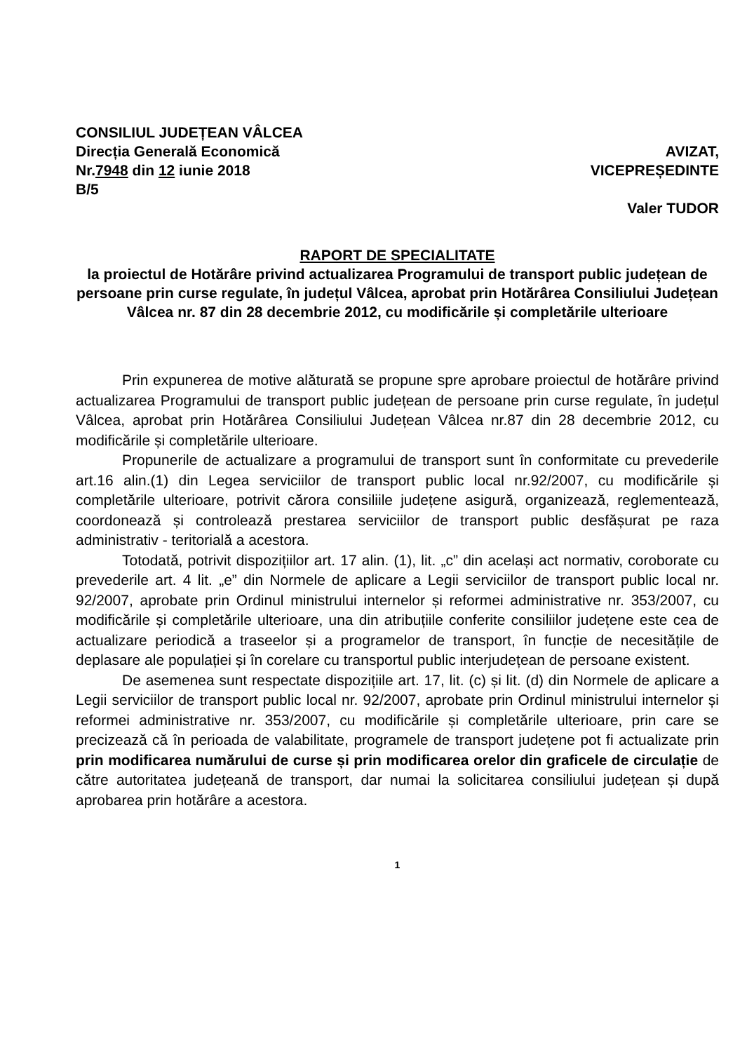CONSILIUL JUDEȚEAN VÂLCEA
Direcția Generală Economică
Nr.7948 din 12 iunie 2018
B/5
AVIZAT,
VICEPREȘEDINTE
Valer TUDOR
RAPORT DE SPECIALITATE
la proiectul de Hotărâre privind actualizarea Programului de transport public județean de persoane prin curse regulate, în județul Vâlcea, aprobat prin Hotărârea Consiliului Județean Vâlcea nr. 87 din 28 decembrie 2012, cu modificările și completările ulterioare
Prin expunerea de motive alăturată se propune spre aprobare proiectul de hotărâre privind actualizarea Programului de transport public județean de persoane prin curse regulate, în județul Vâlcea, aprobat prin Hotărârea Consiliului Județean Vâlcea nr.87 din 28 decembrie 2012, cu modificările și completările ulterioare.
Propunerile de actualizare a programului de transport sunt în conformitate cu prevederile art.16 alin.(1) din Legea serviciilor de transport public local nr.92/2007, cu modificările și completările ulterioare, potrivit cărora consiliile județene asigură, organizează, reglementează, coordonează și controlează prestarea serviciilor de transport public desfășurat pe raza administrativ - teritorială a acestora.
Totodată, potrivit dispozițiilor art. 17 alin. (1), lit. „c” din același act normativ, coroborate cu prevederile art. 4 lit. „e” din Normele de aplicare a Legii serviciilor de transport public local nr. 92/2007, aprobate prin Ordinul ministrului internelor și reformei administrative nr. 353/2007, cu modificările și completările ulterioare, una din atribuțiile conferite consiliilor județene este cea de actualizare periodică a traseelor și a programelor de transport, în funcție de necesitățile de deplasare ale populației și în corelare cu transportul public interjudețean de persoane existent.
De asemenea sunt respectate dispozițiile art. 17, lit. (c) și lit. (d) din Normele de aplicare a Legii serviciilor de transport public local nr. 92/2007, aprobate prin Ordinul ministrului internelor și reformei administrative nr. 353/2007, cu modificările și completările ulterioare, prin care se precizează că în perioada de valabilitate, programele de transport județene pot fi actualizate prin prin modificarea numărului de curse și prin modificarea orelor din graficele de circulație de către autoritatea județeană de transport, dar numai la solicitarea consiliului județean și după aprobarea prin hotărâre a acestora.
1